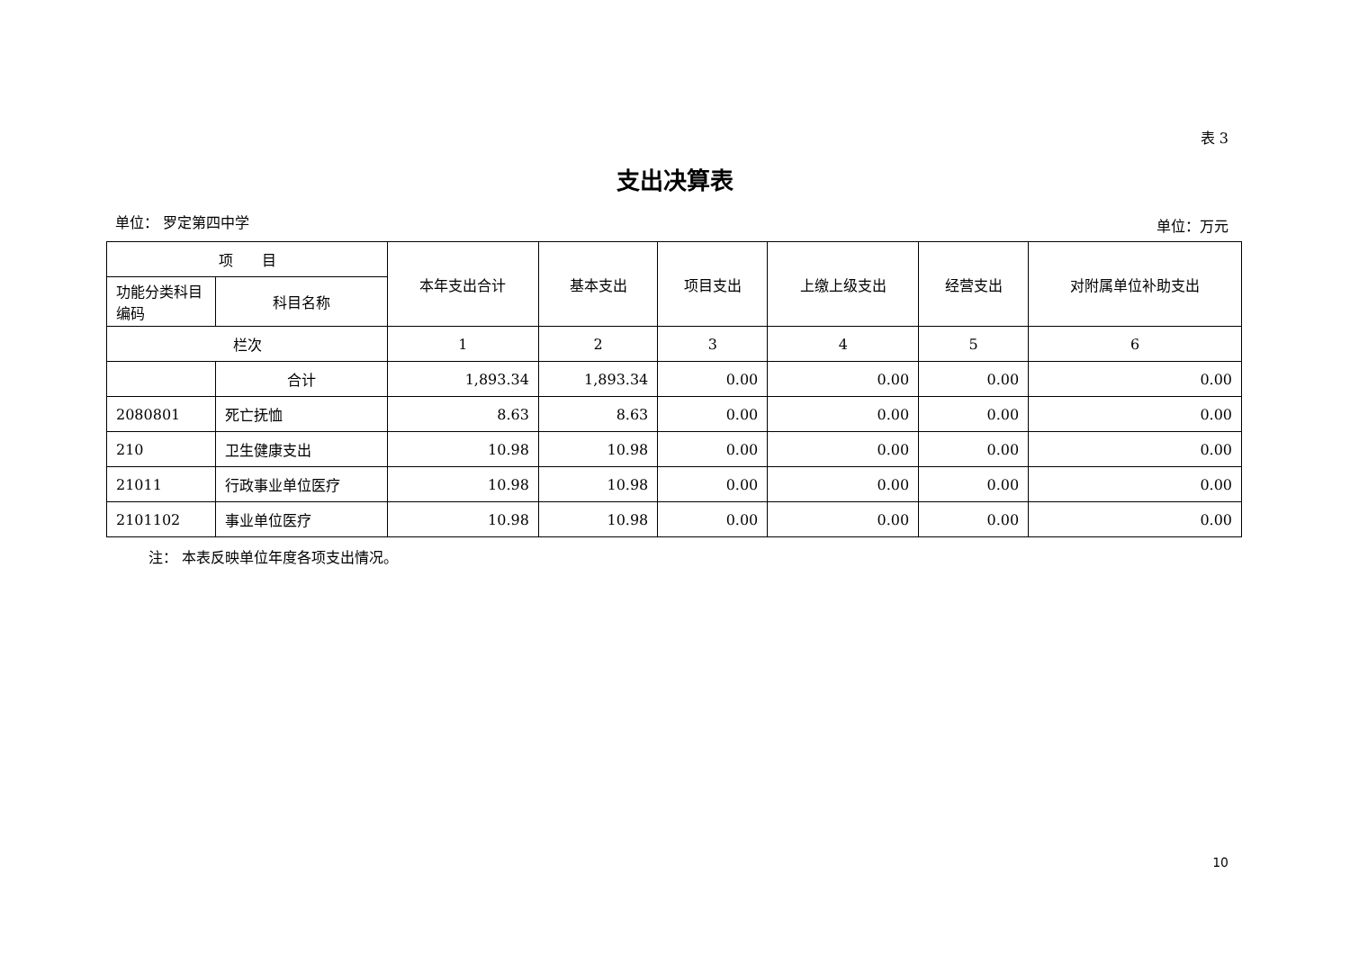表 3
支出决算表
单位： 罗定第四中学 单位：万元
| 项 目 | | 本年支出合计 | 基本支出 | 项目支出 | 上缴上级支出 | 经营支出 | 对附属单位补助支出 |
| --- | --- | --- | --- | --- | --- | --- | --- |
| 功能分类科目编码 | 科目名称 | | | | | | |
| 栏次 | | 1 | 2 | 3 | 4 | 5 | 6 |
| | 合计 | 1,893.34 | 1,893.34 | 0.00 | 0.00 | 0.00 | 0.00 |
| 2080801 | 死亡抚恤 | 8.63 | 8.63 | 0.00 | 0.00 | 0.00 | 0.00 |
| 210 | 卫生健康支出 | 10.98 | 10.98 | 0.00 | 0.00 | 0.00 | 0.00 |
| 21011 | 行政事业单位医疗 | 10.98 | 10.98 | 0.00 | 0.00 | 0.00 | 0.00 |
| 2101102 | 事业单位医疗 | 10.98 | 10.98 | 0.00 | 0.00 | 0.00 | 0.00 |
注： 本表反映单位年度各项支出情况。
10